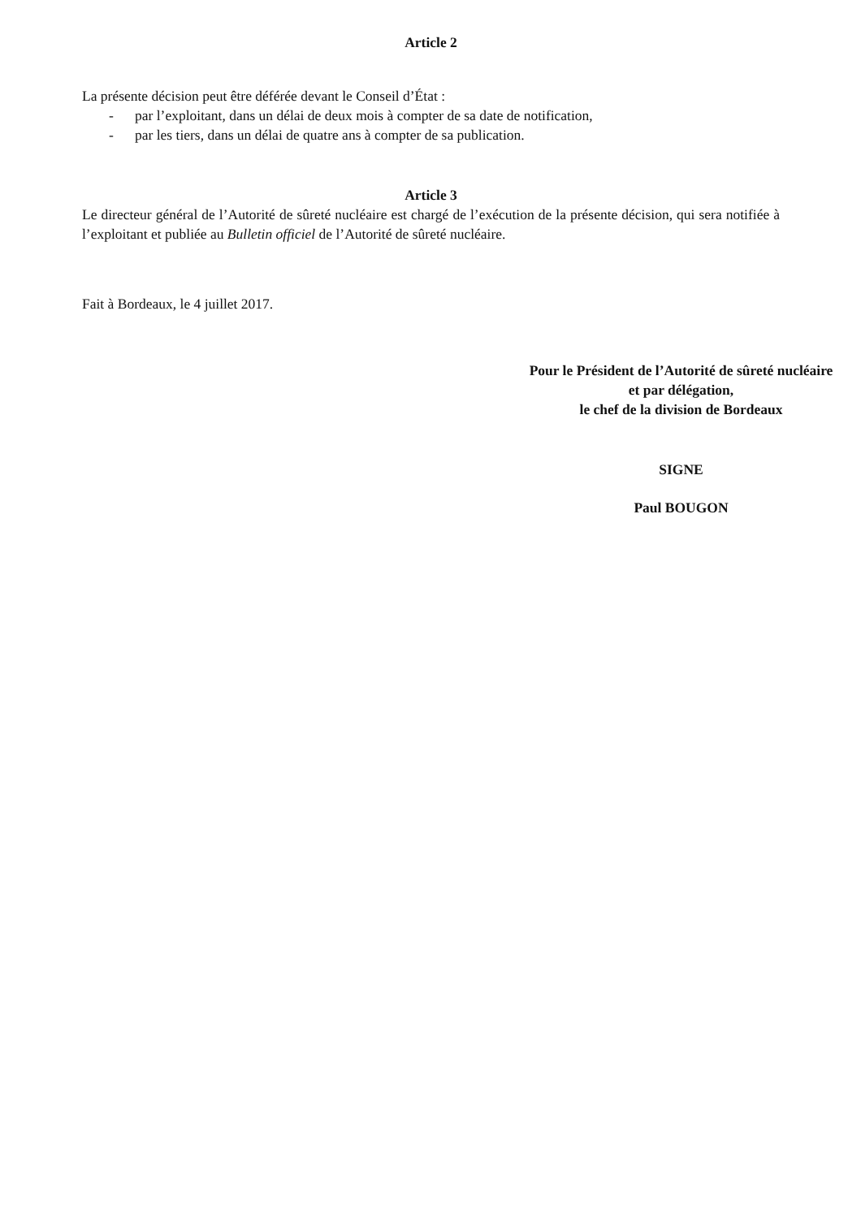Article 2
La présente décision peut être déférée devant le Conseil d’État :
- par l’exploitant, dans un délai de deux mois à compter de sa date de notification,
- par les tiers, dans un délai de quatre ans à compter de sa publication.
Article 3
Le directeur général de l’Autorité de sûreté nucléaire est chargé de l’exécution de la présente décision, qui sera notifiée à l’exploitant et publiée au Bulletin officiel de l’Autorité de sûreté nucléaire.
Fait à Bordeaux, le 4 juillet 2017.
Pour le Président de l’Autorité de sûreté nucléaire
et par délégation,
le chef de la division de Bordeaux
SIGNE
Paul BOUGON